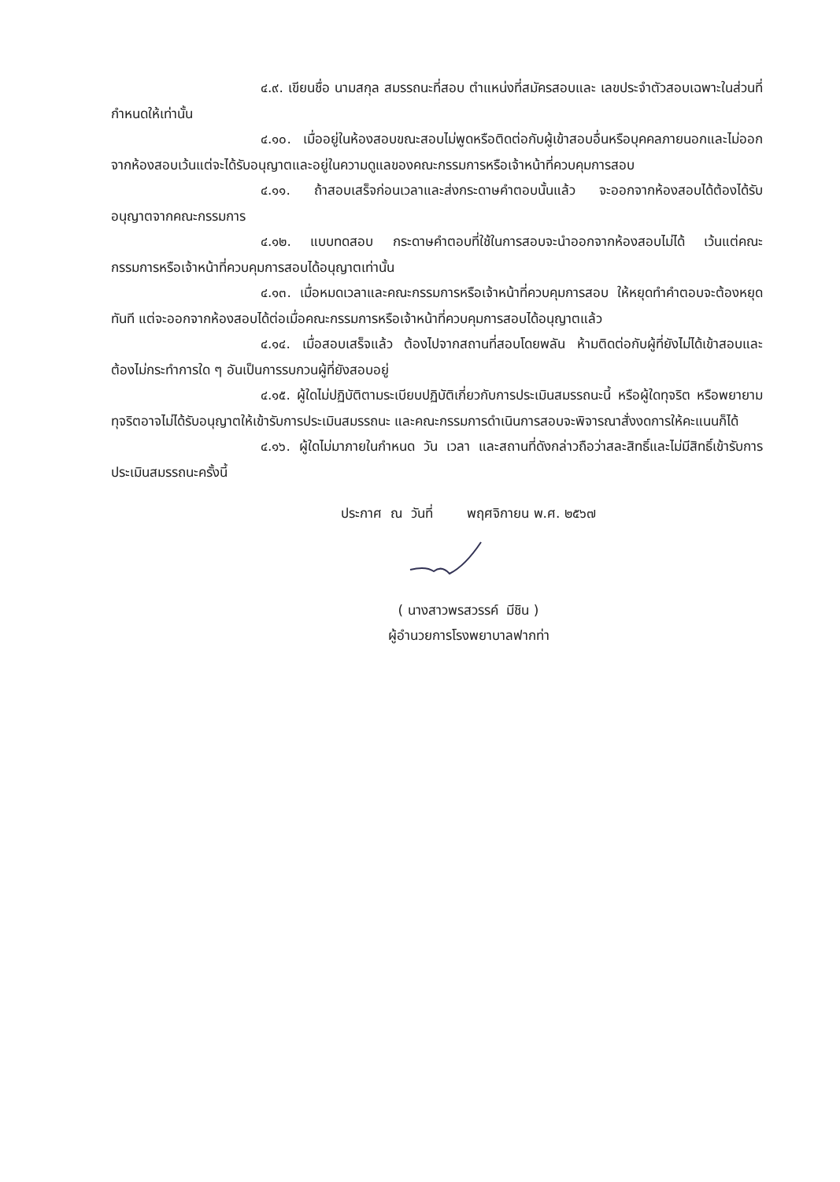๔.๙. เขียนชื่อ นามสกุล สมรรถนะที่สอบ ตำแหน่งที่สมัครสอบและ เลขประจำตัวสอบเฉพาะในส่วนที่กำหนดให้เท่านั้น
๔.๑๐. เมื่ออยู่ในห้องสอบขณะสอบไม่พูดหรือติดต่อกับผู้เข้าสอบอื่นหรือบุคคลภายนอกและไม่ออกจากห้องสอบเว้นแต่จะได้รับอนุญาตและอยู่ในความดูแลของคณะกรรมการหรือเจ้าหน้าที่ควบคุมการสอบ
๔.๑๑. ถ้าสอบเสร็จก่อนเวลาและส่งกระดาษคำตอบนั้นแล้ว จะออกจากห้องสอบได้ต้องได้รับอนุญาตจากคณะกรรมการ
๔.๑๒. แบบทดสอบ กระดาษคำตอบที่ใช้ในการสอบจะนำออกจากห้องสอบไม่ได้ เว้นแต่คณะกรรมการหรือเจ้าหน้าที่ควบคุมการสอบได้อนุญาตเท่านั้น
๔.๑๓. เมื่อหมดเวลาและคณะกรรมการหรือเจ้าหน้าที่ควบคุมการสอบ ให้หยุดทำคำตอบจะต้องหยุดทันที แต่จะออกจากห้องสอบได้ต่อเมื่อคณะกรรมการหรือเจ้าหน้าที่ควบคุมการสอบได้อนุญาตแล้ว
๔.๑๔. เมื่อสอบเสร็จแล้ว ต้องไปจากสถานที่สอบโดยพลัน ห้ามติดต่อกับผู้ที่ยังไม่ได้เข้าสอบและต้องไม่กระทำการใด ๆ อันเป็นการรบกวนผู้ที่ยังสอบอยู่
๔.๑๕. ผู้ใดไม่ปฏิบัติตามระเบียบปฏิบัติเกี่ยวกับการประเมินสมรรถนะนี้ หรือผู้ใดทุจริต หรือพยายามทุจริตอาจไม่ได้รับอนุญาตให้เข้ารับการประเมินสมรรถนะ และคณะกรรมการดำเนินการสอบจะพิจารณาสั่งงดการให้คะแนนก็ได้
๔.๑๖. ผู้ใดไม่มาภายในกำหนด วัน เวลา และสถานที่ดังกล่าวถือว่าสละสิทธิ์และไม่มีสิทธิ์เข้ารับการประเมินสมรรถนะครั้งนี้
ประกาศ ณ วันที่ พฤศจิกายน พ.ศ. ๒๕๖๗
( นางสาวพรสวรรค์ มีชิน )
ผู้อำนวยการโรงพยาบาลฟากท่า